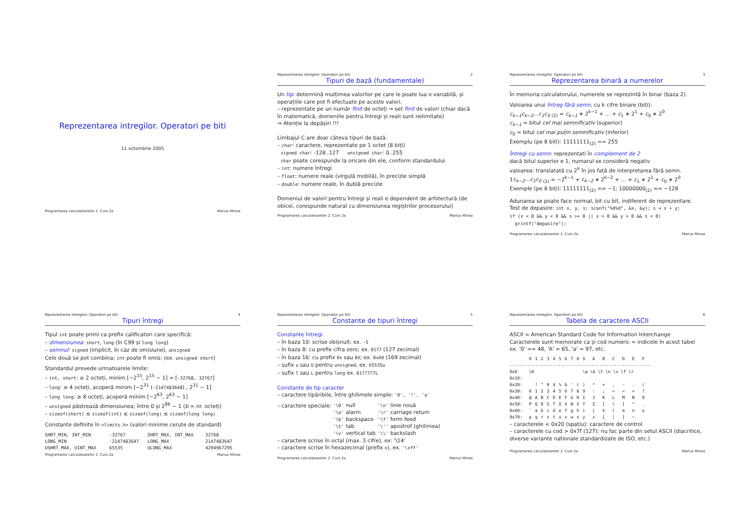Reprezentarea intregilor. Operatori pe biti
11 octombrie 2005
Programarea calculatoarelor 2. Curs 2a Marius Minea
Reprezentarea intregilor. Operatori pe biti 2
Tipuri de bază (fundamentale)
Un tip: determină mulțimea valorilor pe care le poate lua o variabilă, și operațiile care pot fi efectuate pe aceste valori.
– reprezentate pe un număr finit de octeți ⇒ set finit de valori (chiar dacă în matematică, domeniile pentru întregi și reali sunt nelimitate)
⇒ Atenție la depășiri !!!
Limbajul C are doar câteva tipuri de bază.
– char: caractere, reprezentate pe 1 octet (8 biți)
signed char: -128..127 unsigned char: 0..255
char poate corespunde la oricare din ele, conform standardului
– int: numere întregi
– float: numere reale (virgulă mobilă), în precizie simplă
– double: numere reale, în dublă precizie
Domeniul de valori pentru întregi și reali e dependent de arhitectură (de obicei, corespunde natural cu dimensiunea regiștrilor procesorului)
Programarea calculatoarelor 2. Curs 2a Marius Minea
Reprezentarea intregilor. Operatori pe biti 3
Reprezentarea binară a numerelor
În memoria calculatorului, numerele se reprezintă în binar (baza 2).
Valoarea unui întreg fără semn, cu k cifre binare (biți):
c<sub>k−1</sub>c<sub>k−2</sub>…c<sub>1</sub>c<sub>0</sub> <sub>(2)</sub> = c<sub>k−1</sub> ∗ 2<sup>k−1</sup> + … + c<sub>1</sub> ∗ 2<sup>1</sup> + c<sub>0</sub> ∗ 2<sup>0</sup>
c<sub>k−1</sub> = bitul cel mai semnificativ (superior)
c<sub>0</sub> = bitul cel mai puțin semnificativ (inferior)
Exemplu (pe 8 biti): 11111111<sub>(2)</sub> == 255
Întregi cu semn: reprezentati în complement de 2
dacă bitul superior e 1, numarul se consideră negativ
valoarea: translatată cu 2<sup>k</sup> în jos față de interpretarea fără semn.
1c<sub>k−2</sub>…c<sub>1</sub>c<sub>0</sub> <sub>(2)</sub> = −2<sup>k−1</sup> + c<sub>k−2</sub> ∗ 2<sup>k−2</sup> + … + c<sub>1</sub> ∗ 2<sup>1</sup> + c<sub>0</sub> ∗ 2<sup>0</sup>
Exemple (pe 8 biți): 11111111<sub>(2)</sub> == −1; 10000000<sub>(2)</sub> == −128
Adunarea se poate face normal, bit cu bit, indiferent de reprezentare.
Test de depasire: int x, y, s; scanf("%d%d", &x, &y); s = x + y;
if (x < 0 && y < 0 && s >= 0 || x > 0 && y > 0 && s < 0)
printf("depasire");
Programarea calculatoarelor 2. Curs 2a Marius Minea
Reprezentarea intregilor. Operatori pe biti 4
Tipuri întregi
Tipul int poate primi ca prefix calificatori care specifică:
– dimensiunea: short, long (în C99 și long long)
– semnul: signed (implicit, în caz de omisiune), unsigned
Cele două se pot combina; int poate fi omis: (ex. unsigned short)
Standardul prevede urmatoarele limite:
– int, short: ≥ 2 octeți, minim [−2<sup>15</sup>, 2<sup>15</sup> − 1] = [-32768, 32767]
– long: ≥ 4 octeți, acoperă minim [−2<sup>31</sup> (-2147483648) , 2<sup>31</sup> − 1]
– long long: ≥ 8 octeți, acoperă minim [−2<sup>63</sup>, 2<sup>63</sup> − 1]
– unsigned păstrează dimensiunea; între 0 și 2<sup>8b</sup> − 1 (b = nr. octeți)
– sizeof(short) ≤ sizeof(int) ≤ sizeof(long) ≤ sizeof(long long)
Constante definite în <limits.h> (valori minime cerute de standard)
| SHRT_MIN, INT_MIN | -32767 | SHRT_MAX, INT_MAX | 32768 |
| LONG_MIN | -2147483647 | LONG_MAX | 2147483647 |
| USHRT_MAX, UINT_MAX | 65535 | ULONG_MAX | 4294967295 |
Programarea calculatoarelor 2. Curs 2a Marius Minea
Reprezentarea intregilor. Operatori pe biti 5
Constante de tipuri întregi
Constante întregi
– în baza 10: scrise obișnuit; ex. -5
– în baza 8: cu prefix cifra zero; ex. 0177 (127 zecimal)
– în baza 16: cu prefix 0x sau 0X; ex. 0xA9 (169 zecimal)
– sufix u sau U pentru unsigned, ex. 65535u
– sufix l sau L pentru long ex. 0177777L
Constante de tip caracter
– caractere tipăribile, între ghilimele simple: '0', '!', 'a'
– caractere speciale:
| '\0' | null | '\n' | linie nouă |
| '\a' | alarm | '\r' | carriage return |
| '\b' | backspace | '\f' | form feed |
| '\t' | tab | '\'' | apostrof (ghilimea) |
| '\v' | vertical tab | '\\' | backslash |
– caractere scrise în octal (max. 3 cifre), ex: '\14'
– caractere scrise în hexazecimal (prefix x), ex. '\xff'
Programarea calculatoarelor 2. Curs 2a Marius Minea
Reprezentarea intregilor. Operatori pe biti 6
Tabela de caractere ASCII
ASCII = American Standard Code for Information Interchange
Caracterele sunt memorate ca și cod numeric = indicele în acest tabel
ex. '0' == 48, 'A' = 65, 'a' = 97, etc.
| | 0 | 1 | 2 | 3 | 4 | 5 | 6 | 7 | 8 | 9 | A | B | C | D | E | F |
| ------------------------------------------------------- | | | | | | | | | | | | | | | | |
| 0x0 | \0 | | | | | | | | | \a \b \t \n \v \f \r | | | | | | |
| 0x10: | | | | | | | | | | | | | | | | |
| 0x20: | | ! | " | # | $ | % | & | ' | ( | ) | * | + | , | - | . | / |
| 0x30: | 0 | 1 | 2 | 3 | 4 | 5 | 6 | 7 | 8 | 9 | : | ; | < | = | > | ? |
| 0x40: | @ | A | B | C | D | E | F | G | H | I | J | K | L | M | N | O |
| 0x50: | P | Q | R | S | T | U | V | W | X | Y | Z | [ | \ | ] | ^ | _ |
| 0x60: | ` | a | b | c | d | e | f | g | h | i | j | k | l | m | n | o |
| 0x70: | p | q | r | s | t | u | v | w | x | y | z | { | / | } | ~ | |
– caracterele < 0x20 (spațiu): caractere de control
– caracterele cu cod > 0x7f (127): nu fac parte din setul ASCII (diacritice, diverse variante nationale standardizate de ISO, etc.)
Programarea calculatoarelor 2. Curs 2a Marius Minea